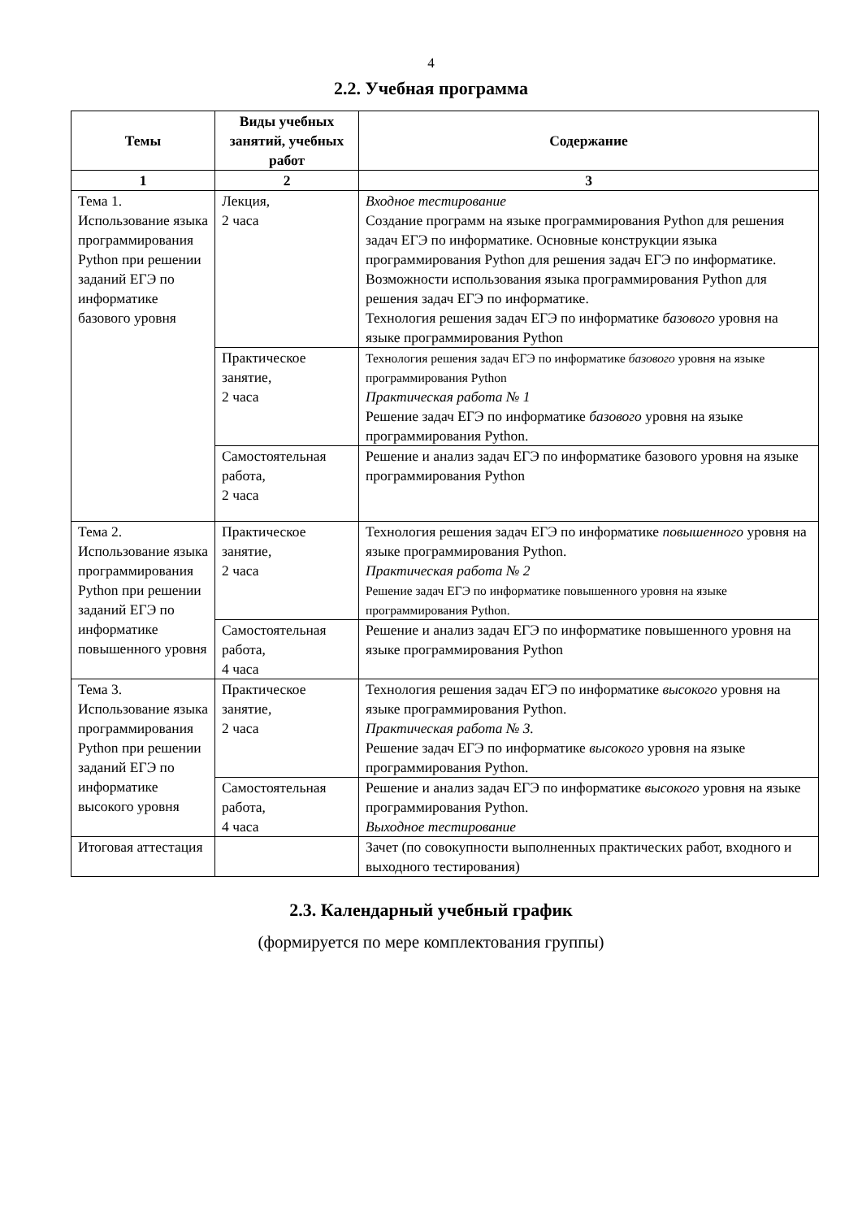4
2.2. Учебная программа
| Темы | Виды учебных занятий, учебных работ | Содержание |
| --- | --- | --- |
| 1 | 2 | 3 |
| Тема 1. Использование языка программирования Python при решении заданий ЕГЭ по информатике базового уровня | Лекция, 2 часа | Входное тестирование Создание программ на языке программирования Python для решения задач ЕГЭ по информатике. Основные конструкции языка программирования Python для решения задач ЕГЭ по информатике. Возможности использования языка программирования Python для решения задач ЕГЭ по информатике. Технология решения задач ЕГЭ по информатике базового уровня на языке программирования Python |
| | Практическое занятие, 2 часа | Технология решения задач ЕГЭ по информатике базового уровня на языке программирования Python Практическая работа № 1 Решение задач ЕГЭ по информатике базового уровня на языке программирования Python. |
| | Самостоятельная работа, 2 часа | Решение и анализ задач ЕГЭ по информатике базового уровня на языке программирования Python |
| Тема 2. Использование языка программирования Python при решении заданий ЕГЭ по информатике повышенного уровня | Практическое занятие, 2 часа | Технология решения задач ЕГЭ по информатике повышенного уровня на языке программирования Python. Практическая работа № 2 Решение задач ЕГЭ по информатике повышенного уровня на языке программирования Python. |
| | Самостоятельная работа, 4 часа | Решение и анализ задач ЕГЭ по информатике повышенного уровня на языке программирования Python |
| Тема 3. Использование языка программирования Python при решении заданий ЕГЭ по информатике высокого уровня | Практическое занятие, 2 часа | Технология решения задач ЕГЭ по информатике высокого уровня на языке программирования Python. Практическая работа № 3. Решение задач ЕГЭ по информатике высокого уровня на языке программирования Python. |
| | Самостоятельная работа, 4 часа | Решение и анализ задач ЕГЭ по информатике высокого уровня на языке программирования Python. Выходное тестирование |
| Итоговая аттестация | | Зачет (по совокупности выполненных практических работ, входного и выходного тестирования) |
2.3. Календарный учебный график
(формируется по мере комплектования группы)